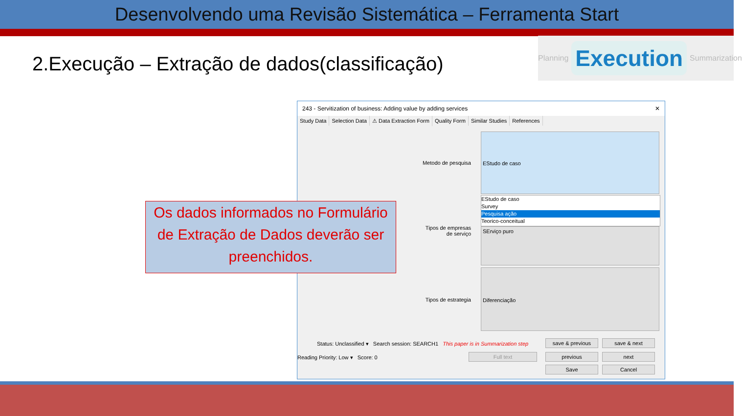Desenvolvendo uma Revisão Sistemática – Ferramenta Start
2.Execução – Extração de dados(classificação)
Planning Execution Summarization
243 - Servitization of business: Adding value by adding services ✕
Study Data Selection Data ⚠ Data Extraction Form Quality Form Similar Studies References
Metodo de pesquisa
EStudo de caso
EStudo de caso
Survey
Pesquisa ação
Teorico-conceitual
Tipos de empresas de serviço
SErviço puro
Tipos de estrategia
Diferenciação
Status: Unclassified ▾ Search session: SEARCH1 This paper is in Summarization step
Reading Priority: Low ▾ Score: 0
save & previous save & next
Full text previous next
Save Cancel
Os dados informados no Formulário de Extração de Dados deverão ser preenchidos.